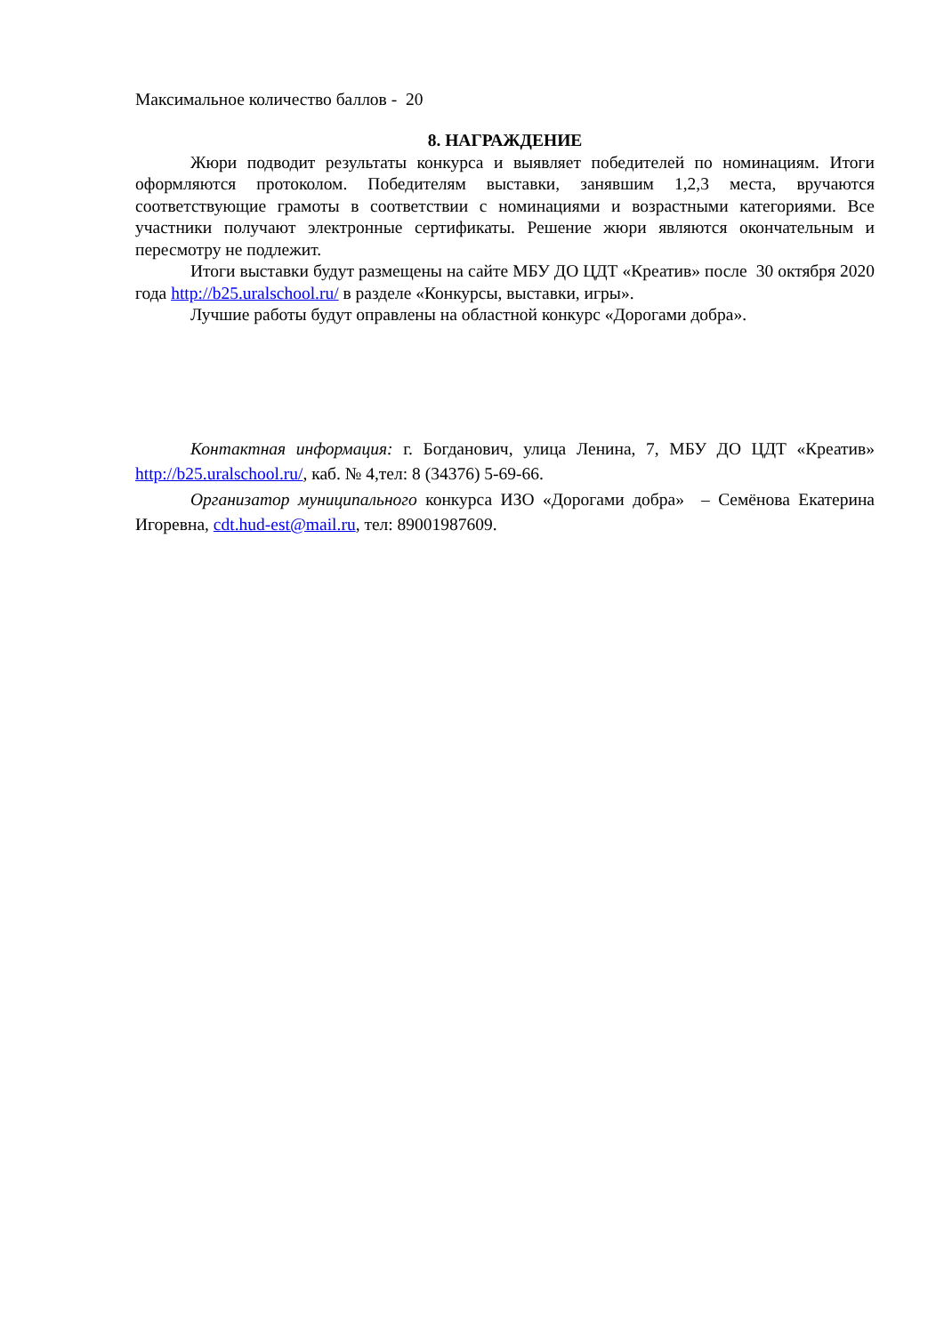Максимальное количество баллов - 20
8. НАГРАЖДЕНИЕ
Жюри подводит результаты конкурса и выявляет победителей по номинациям. Итоги оформляются протоколом. Победителям выставки, занявшим 1,2,3 места, вручаются соответствующие грамоты в соответствии с номинациями и возрастными категориями. Все участники получают электронные сертификаты. Решение жюри являются окончательным и пересмотру не подлежит.
Итоги выставки будут размещены на сайте МБУ ДО ЦДТ «Креатив» после 30 октября 2020 года http://b25.uralschool.ru/ в разделе «Конкурсы, выставки, игры».
Лучшие работы будут оправлены на областной конкурс «Дорогами добра».
Контактная информация: г. Богданович, улица Ленина, 7, МБУ ДО ЦДТ «Креатив» http://b25.uralschool.ru/, каб. № 4,тел: 8 (34376) 5-69-66.
Организатор муниципального конкурса ИЗО «Дорогами добра» – Семёнова Екатерина Игоревна, cdt.hud-est@mail.ru, тел: 89001987609.